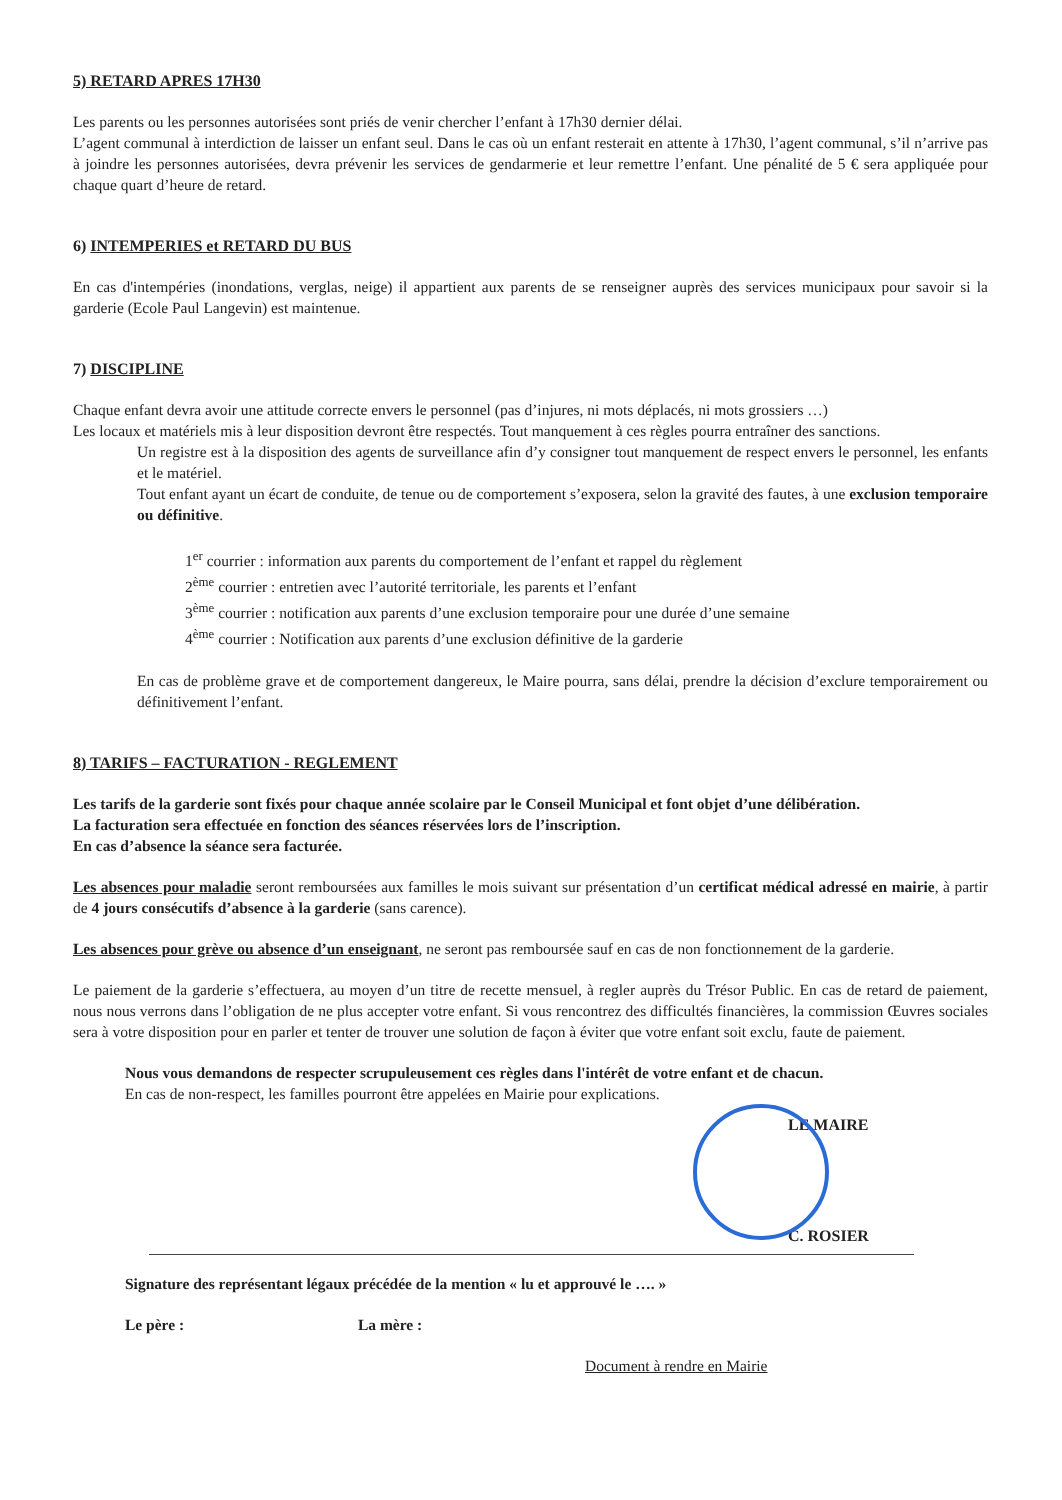5) RETARD APRES 17H30
Les parents ou les personnes autorisées sont priés de venir chercher l’enfant à 17h30 dernier délai.
L’agent communal à interdiction de laisser un enfant seul. Dans le cas où un enfant resterait en attente à 17h30, l’agent communal, s’il n’arrive pas à joindre les personnes autorisées, devra prévenir les services de gendarmerie et leur remettre l’enfant. Une pénalité de 5 € sera appliquée pour chaque quart d’heure de retard.
6) INTEMPERIES et RETARD DU BUS
En cas d'intempéries (inondations, verglas, neige) il appartient aux parents de se renseigner auprès des services municipaux pour savoir si la garderie (Ecole Paul Langevin) est maintenue.
7) DISCIPLINE
Chaque enfant devra avoir une attitude correcte envers le personnel (pas d’injures, ni mots déplacés, ni mots grossiers …)
Les locaux et matériels mis à leur disposition devront être respectés. Tout manquement à ces règles pourra entraîner des sanctions.
Un registre est à la disposition des agents de surveillance afin d’y consigner tout manquement de respect envers le personnel, les enfants et le matériel.
Tout enfant ayant un écart de conduite, de tenue ou de comportement s’exposera, selon la gravité des fautes, à une exclusion temporaire ou définitive.
1<sup>er</sup> courrier : information aux parents du comportement de l’enfant et rappel du règlement
2<sup>ème</sup> courrier : entretien avec l’autorité territoriale, les parents et l’enfant
3<sup>ème</sup> courrier : notification aux parents d’une exclusion temporaire pour une durée d’une semaine
4<sup>ème</sup> courrier : Notification aux parents d’une exclusion définitive de la garderie
En cas de problème grave et de comportement dangereux, le Maire pourra, sans délai, prendre la décision d’exclure temporairement ou définitivement l’enfant.
8) TARIFS – FACTURATION - REGLEMENT
Les tarifs de la garderie sont fixés pour chaque année scolaire par le Conseil Municipal et font objet d’une délibération.
La facturation sera effectuée en fonction des séances réservées lors de l’inscription.
En cas d’absence la séance sera facturée.
Les absences pour maladie seront remboursées aux familles le mois suivant sur présentation d’un certificat médical adressé en mairie, à partir de 4 jours consécutifs d’absence à la garderie (sans carence).
Les absences pour grève ou absence d’un enseignant, ne seront pas remboursée sauf en cas de non fonctionnement de la garderie.
Le paiement de la garderie s’effectuera, au moyen d’un titre de recette mensuel, à regler auprès du Trésor Public. En cas de retard de paiement, nous nous verrons dans l’obligation de ne plus accepter votre enfant. Si vous rencontrez des difficultés financières, la commission Œuvres sociales sera à votre disposition pour en parler et tenter de trouver une solution de façon à éviter que votre enfant soit exclu, faute de paiement.
Nous vous demandons de respecter scrupuleusement ces règles dans l'intérêt de votre enfant et de chacun.
En cas de non-respect, les familles pourront être appelées en Mairie pour explications.
LE MAIRE
C. ROSIER
Signature des représentant légaux précédée de la mention « lu et approuvé le …. »
Le père : La mère :
Document à rendre en Mairie